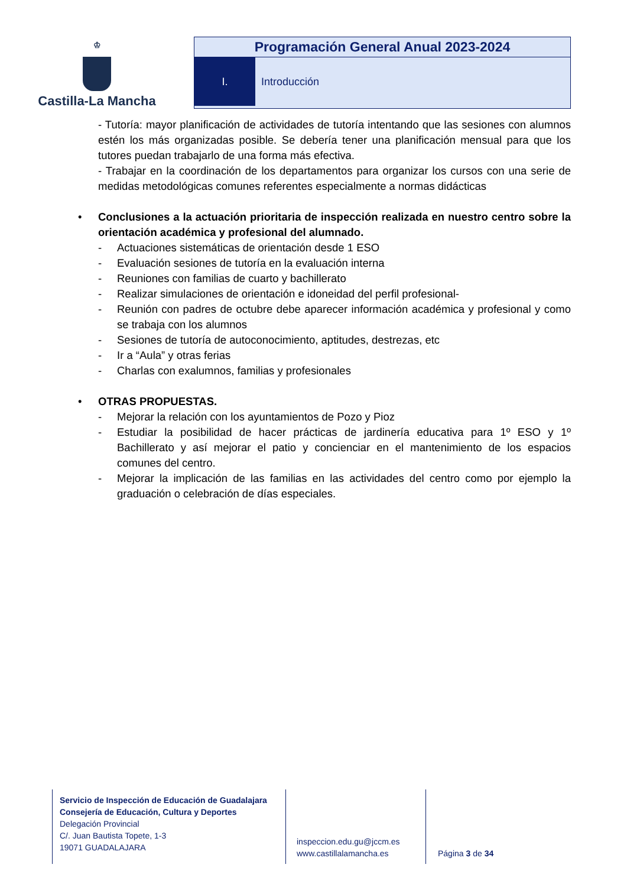♔
Castilla-La Mancha
Programación General Anual 2023-2024
I. Introducción
- Tutoría: mayor planificación de actividades de tutoría intentando que las sesiones con alumnos estén los más organizadas posible. Se debería tener una planificación mensual para que los tutores puedan trabajarlo de una forma más efectiva.
- Trabajar en la coordinación de los departamentos para organizar los cursos con una serie de medidas metodológicas comunes referentes especialmente a normas didácticas
• Conclusiones a la actuación prioritaria de inspección realizada en nuestro centro sobre la orientación académica y profesional del alumnado.
- Actuaciones sistemáticas de orientación desde 1 ESO
- Evaluación sesiones de tutoría en la evaluación interna
- Reuniones con familias de cuarto y bachillerato
- Realizar simulaciones de orientación e idoneidad del perfil profesional-
- Reunión con padres de octubre debe aparecer información académica y profesional y como se trabaja con los alumnos
- Sesiones de tutoría de autoconocimiento, aptitudes, destrezas, etc
- Ir a “Aula” y otras ferias
- Charlas con exalumnos, familias y profesionales
• OTRAS PROPUESTAS.
- Mejorar la relación con los ayuntamientos de Pozo y Pioz
- Estudiar la posibilidad de hacer prácticas de jardinería educativa para 1º ESO y 1º Bachillerato y así mejorar el patio y concienciar en el mantenimiento de los espacios comunes del centro.
- Mejorar la implicación de las familias en las actividades del centro como por ejemplo la graduación o celebración de días especiales.
Servicio de Inspección de Educación de Guadalajara
Consejería de Educación, Cultura y Deportes
Delegación Provincial
C/. Juan Bautista Topete, 1-3
19071 GUADALAJARA
inspeccion.edu.gu@jccm.es
www.castillalamancha.es
Página 3 de 34